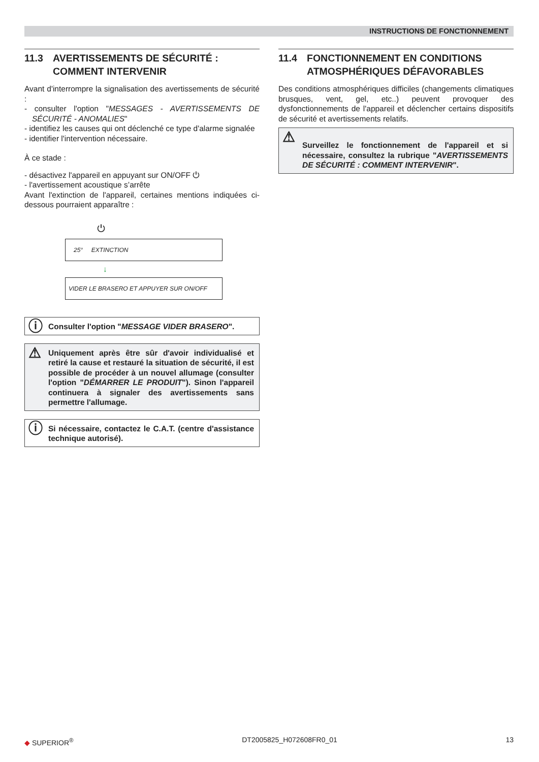INSTRUCTIONS DE FONCTIONNEMENT
11.3 AVERTISSEMENTS DE SÉCURITÉ : COMMENT INTERVENIR
Avant d'interrompre la signalisation des avertissements de sécurité :
- consulter l'option "MESSAGES - AVERTISSEMENTS DE SÉCURITÉ - ANOMALIES"
- identifiez les causes qui ont déclenché ce type d'alarme signalée
- identifier l'intervention nécessaire.
À ce stade :
- désactivez l'appareil en appuyant sur ON/OFF ⏻
- l'avertissement acoustique s’arrête
Avant l'extinction de l'appareil, certaines mentions indiquées ci-dessous pourraient apparaître :
⏻
25° EXTINCTION
↓
VIDER LE BRASERO ET APPUYER SUR ON/OFF
ⓘ Consulter l'option "MESSAGE VIDER BRASERO".
⚠ Uniquement après être sûr d'avoir individualisé et retiré la cause et restauré la situation de sécurité, il est possible de procéder à un nouvel allumage (consulter l'option "DÉMARRER LE PRODUIT"). Sinon l'appareil continuera à signaler des avertissements sans permettre l'allumage.
ⓘ Si nécessaire, contactez le C.A.T. (centre d'assistance technique autorisé).
11.4 FONCTIONNEMENT EN CONDITIONS ATMOSPHÉRIQUES DÉFAVORABLES
Des conditions atmosphériques difficiles (changements climatiques brusques, vent, gel, etc..) peuvent provoquer des dysfonctionnements de l'appareil et déclencher certains dispositifs de sécurité et avertissements relatifs.
⚠ Surveillez le fonctionnement de l'appareil et si nécessaire, consultez la rubrique "AVERTISSEMENTS DE SÉCURITÉ : COMMENT INTERVENIR".
◆ SUPERIOR<sup>®</sup> DT2005825_H072608FR0_01 13